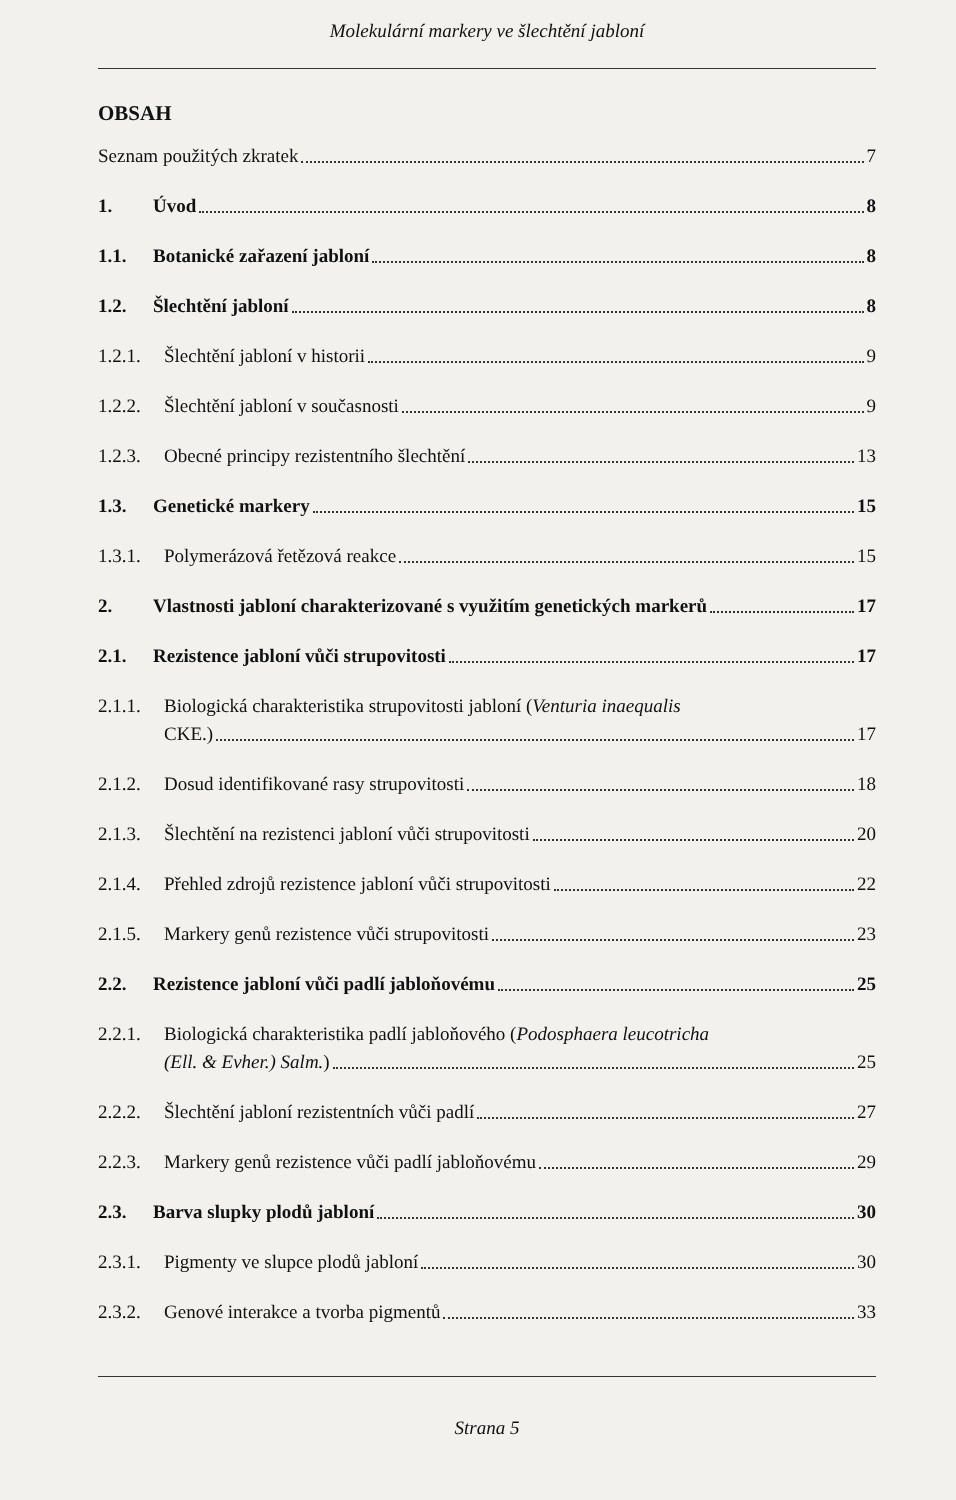Molekulární markery ve šlechtění jabloní
OBSAH
Seznam použitých zkratek 7
1. Úvod 8
1.1. Botanické zařazení jabloní 8
1.2. Šlechtění jabloní 8
1.2.1.
Šlechtění jabloní v historii 9
1.2.2.
Šlechtění jabloní v současnosti 9
1.2.3.
Obecné principy rezistentního šlechtění 13
1.3. Genetické markery 15
1.3.1.
Polymerázová řetězová reakce 15
2. Vlastnosti jabloní charakterizované s využitím genetických markerů 17
2.1. Rezistence jabloní vůči strupovitosti 17
2.1.1.
Biologická charakteristika strupovitosti jabloní (Venturia inaequalis
CKE.) 17
2.1.2.
Dosud identifikované rasy strupovitosti 18
2.1.3.
Šlechtění na rezistenci jabloní vůči strupovitosti 20
2.1.4.
Přehled zdrojů rezistence jabloní vůči strupovitosti 22
2.1.5.
Markery genů rezistence vůči strupovitosti 23
2.2. Rezistence jabloní vůči padlí jabloňovému 25
2.2.1.
Biologická charakteristika padlí jabloňového (Podosphaera leucotricha
(Ell. & Evher.) Salm.) 25
2.2.2.
Šlechtění jabloní rezistentních vůči padlí 27
2.2.3.
Markery genů rezistence vůči padlí jabloňovému 29
2.3. Barva slupky plodů jabloní 30
2.3.1.
Pigmenty ve slupce plodů jabloní 30
2.3.2.
Genové interakce a tvorba pigmentů 33
Strana 5